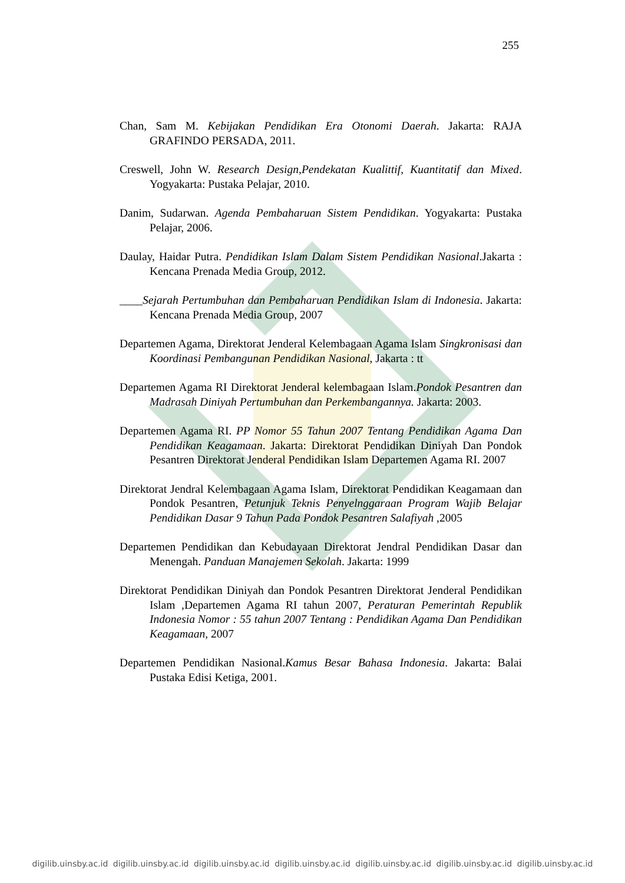255
Chan, Sam M. Kebijakan Pendidikan Era Otonomi Daerah. Jakarta: RAJA GRAFINDO PERSADA, 2011.
Creswell, John W. Research Design,Pendekatan Kualittif, Kuantitatif dan Mixed. Yogyakarta: Pustaka Pelajar, 2010.
Danim, Sudarwan. Agenda Pembaharuan Sistem Pendidikan. Yogyakarta: Pustaka Pelajar, 2006.
Daulay, Haidar Putra. Pendidikan Islam Dalam Sistem Pendidikan Nasional.Jakarta : Kencana Prenada Media Group, 2012.
____Sejarah Pertumbuhan dan Pembaharuan Pendidikan Islam di Indonesia. Jakarta: Kencana Prenada Media Group, 2007
Departemen Agama, Direktorat Jenderal Kelembagaan Agama Islam Singkronisasi dan Koordinasi Pembangunan Pendidikan Nasional, Jakarta : tt
Departemen Agama RI Direktorat Jenderal kelembagaan Islam.Pondok Pesantren dan Madrasah Diniyah Pertumbuhan dan Perkembangannya. Jakarta: 2003.
Departemen Agama RI. PP Nomor 55 Tahun 2007 Tentang Pendidikan Agama Dan Pendidikan Keagamaan. Jakarta: Direktorat Pendidikan Diniyah Dan Pondok Pesantren Direktorat Jenderal Pendidikan Islam Departemen Agama RI. 2007
Direktorat Jendral Kelembagaan Agama Islam, Direktorat Pendidikan Keagamaan dan Pondok Pesantren, Petunjuk Teknis Penyelnggaraan Program Wajib Belajar Pendidikan Dasar 9 Tahun Pada Pondok Pesantren Salafiyah ,2005
Departemen Pendidikan dan Kebudayaan Direktorat Jendral Pendidikan Dasar dan Menengah. Panduan Manajemen Sekolah. Jakarta: 1999
Direktorat Pendidikan Diniyah dan Pondok Pesantren Direktorat Jenderal Pendidikan Islam ,Departemen Agama RI tahun 2007, Peraturan Pemerintah Republik Indonesia Nomor : 55 tahun 2007 Tentang : Pendidikan Agama Dan Pendidikan Keagamaan, 2007
Departemen Pendidikan Nasional.Kamus Besar Bahasa Indonesia. Jakarta: Balai Pustaka Edisi Ketiga, 2001.
digilib.uinsby.ac.id digilib.uinsby.ac.id digilib.uinsby.ac.id digilib.uinsby.ac.id digilib.uinsby.ac.id digilib.uinsby.ac.id digilib.uinsby.ac.id